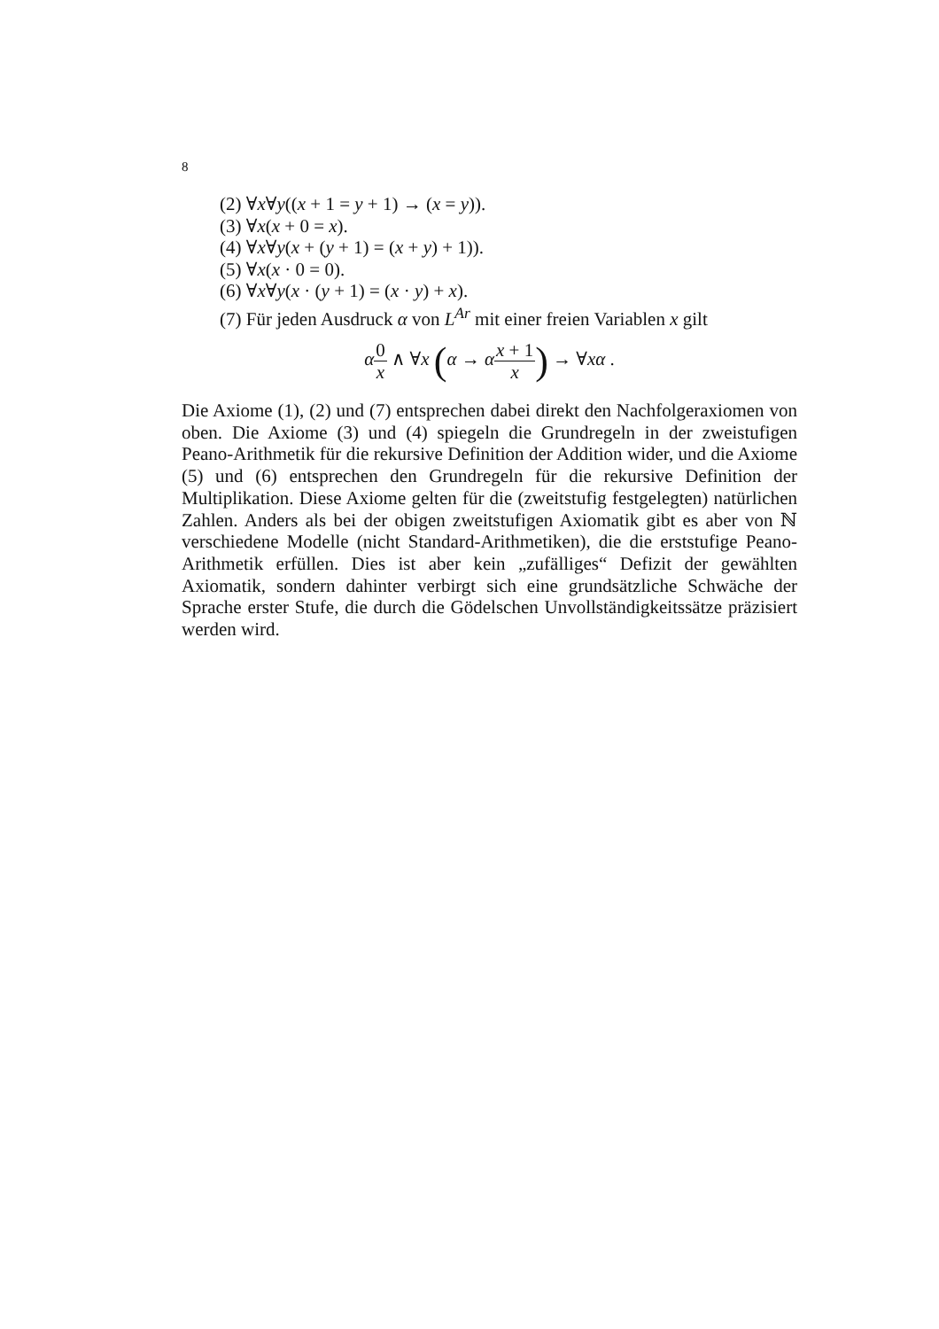8
(2) ∀x∀y((x + 1 = y + 1) → (x = y)).
(3) ∀x(x + 0 = x).
(4) ∀x∀y(x + (y + 1) = (x + y) + 1)).
(5) ∀x(x · 0 = 0).
(6) ∀x∀y(x · (y + 1) = (x · y) + x).
(7) Für jeden Ausdruck α von L<sup>Ar</sup> mit einer freien Variablen x gilt
α 0 x ∧ ∀x (α → αx + 1 x) → ∀xα .
Die Axiome (1), (2) und (7) entsprechen dabei direkt den Nachfolgeraxiomen von oben. Die Axiome (3) und (4) spiegeln die Grundregeln in der zweistufigen Peano-Arithmetik für die rekursive Definition der Addition wider, und die Axiome (5) und (6) entsprechen den Grundregeln für die rekursive Definition der Multiplikation. Diese Axiome gelten für die (zweitstufig festgelegten) natürlichen Zahlen. Anders als bei der obigen zweitstufigen Axiomatik gibt es aber von ℕ verschiedene Modelle (nicht Standard-Arithmetiken), die die erststufige Peano-Arithmetik erfüllen. Dies ist aber kein „zufälliges“ Defizit der gewählten Axiomatik, sondern dahinter verbirgt sich eine grundsätzliche Schwäche der Sprache erster Stufe, die durch die Gödelschen Unvollständigkeitssätze präzisiert werden wird.